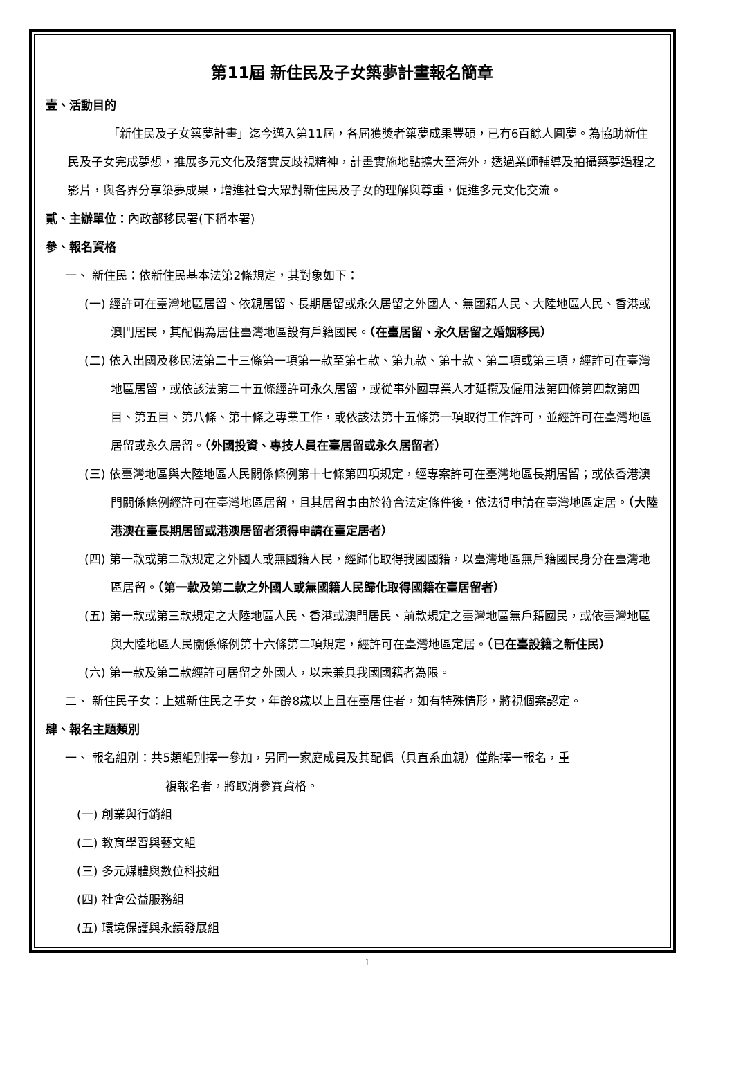第11屆 新住民及子女築夢計畫報名簡章
壹、活動目的
「新住民及子女築夢計畫」迄今邁入第11屆，各屆獲獎者築夢成果豐碩，已有6百餘人圓夢。為協助新住民及子女完成夢想，推展多元文化及落實反歧視精神，計畫實施地點擴大至海外，透過業師輔導及拍攝築夢過程之影片，與各界分享築夢成果，增進社會大眾對新住民及子女的理解與尊重，促進多元文化交流。
貳、主辦單位：內政部移民署(下稱本署)
參、報名資格
一、 新住民：依新住民基本法第2條規定，其對象如下：
(一) 經許可在臺灣地區居留、依親居留、長期居留或永久居留之外國人、無國籍人民、大陸地區人民、香港或澳門居民，其配偶為居住臺灣地區設有戶籍國民。（在臺居留、永久居留之婚姻移民）
(二) 依入出國及移民法第二十三條第一項第一款至第七款、第九款、第十款、第二項或第三項，經許可在臺灣地區居留，或依該法第二十五條經許可永久居留，或從事外國專業人才延攬及僱用法第四條第四款第四目、第五目、第八條、第十條之專業工作，或依該法第十五條第一項取得工作許可，並經許可在臺灣地區居留或永久居留。（外國投資、專技人員在臺居留或永久居留者）
(三) 依臺灣地區與大陸地區人民關係條例第十七條第四項規定，經專案許可在臺灣地區長期居留；或依香港澳門關係條例經許可在臺灣地區居留，且其居留事由於符合法定條件後，依法得申請在臺灣地區定居。（大陸港澳在臺長期居留或港澳居留者須得申請在臺定居者）
(四) 第一款或第二款規定之外國人或無國籍人民，經歸化取得我國國籍，以臺灣地區無戶籍國民身分在臺灣地區居留。（第一款及第二款之外國人或無國籍人民歸化取得國籍在臺居留者）
(五) 第一款或第三款規定之大陸地區人民、香港或澳門居民、前款規定之臺灣地區無戶籍國民，或依臺灣地區與大陸地區人民關係條例第十六條第二項規定，經許可在臺灣地區定居。（已在臺設籍之新住民）
(六) 第一款及第二款經許可居留之外國人，以未兼具我國國籍者為限。
二、 新住民子女：上述新住民之子女，年齡8歲以上且在臺居住者，如有特殊情形，將視個案認定。
肆、報名主題類別
一、 報名組別：共5類組別擇一參加，另同一家庭成員及其配偶（具直系血親）僅能擇一報名，重
複報名者，將取消參賽資格。
(一) 創業與行銷組
(二) 教育學習與藝文組
(三) 多元媒體與數位科技組
(四) 社會公益服務組
(五) 環境保護與永續發展組
1